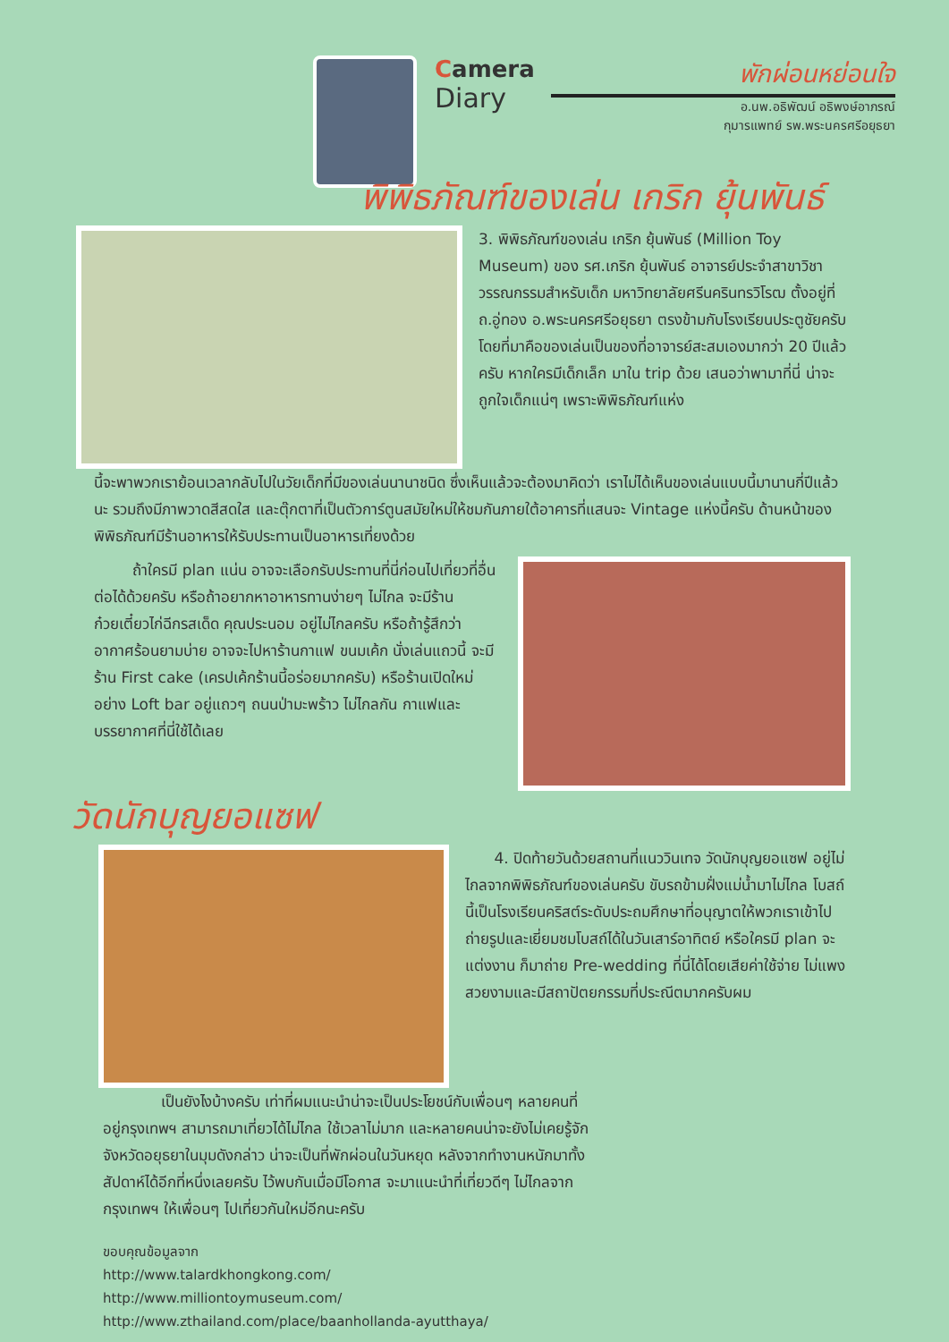Camera
Diary
พักผ่อนหย่อนใจ
อ.นพ.อธิพัฒน์ อธิพงษ์อาภรณ์
กุมารแพทย์ รพ.พระนครศรีอยุธยา
พิพิธภัณฑ์ของเล่น เกริก ยุ้นพันธ์
3. พิพิธภัณฑ์ของเล่น เกริก ยุ้นพันธ์ (Million Toy Museum) ของ รศ.เกริก ยุ้นพันธ์ อาจารย์ประจำสาขาวิชาวรรณกรรมสำหรับเด็ก มหาวิทยาลัยศรีนครินทรวิโรฒ ตั้งอยู่ที่ ถ.อู่ทอง อ.พระนครศรีอยุธยา ตรงข้ามกับโรงเรียนประตูชัยครับ โดยที่มาคือของเล่นเป็นของที่อาจารย์สะสมเองมากว่า 20 ปีแล้วครับ หากใครมีเด็กเล็ก มาใน trip ด้วย เสนอว่าพามาที่นี่ น่าจะถูกใจเด็กแน่ๆ เพราะพิพิธภัณฑ์แห่ง
นี้จะพาพวกเราย้อนเวลากลับไปในวัยเด็กที่มีของเล่นนานาชนิด ซึ่งเห็นแล้วจะต้องมาคิดว่า เราไม่ได้เห็นของเล่นแบบนี้มานานกี่ปีแล้วนะ รวมถึงมีภาพวาดสีสดใส และตุ๊กตาที่เป็นตัวการ์ตูนสมัยใหม่ให้ชมกันภายใต้อาคารที่แสนจะ Vintage แห่งนี้ครับ ด้านหน้าของพิพิธภัณฑ์มีร้านอาหารให้รับประทานเป็นอาหารเที่ยงด้วย
ถ้าใครมี plan แน่น อาจจะเลือกรับประทานที่นี่ก่อนไปเที่ยวที่อื่นต่อได้ด้วยครับ หรือถ้าอยากหาอาหารทานง่ายๆ ไม่ไกล จะมีร้านก๋วยเตี๋ยวไก่ฉีกรสเด็ด คุณประนอม อยู่ไม่ไกลครับ หรือถ้ารู้สึกว่าอากาศร้อนยามบ่าย อาจจะไปหาร้านกาแฟ ขนมเค้ก นั่งเล่นแถวนี้ จะมีร้าน First cake (เครปเค้กร้านนี้อร่อยมากครับ) หรือร้านเปิดใหม่อย่าง Loft bar อยู่แถวๆ ถนนป่ามะพร้าว ไม่ไกลกัน กาแฟและบรรยากาศที่นี่ใช้ได้เลย
วัดนักบุญยอแซฟ
4. ปิดท้ายวันด้วยสถานที่แนววินเทจ วัดนักบุญยอแซฟ อยู่ไม่ไกลจากพิพิธภัณฑ์ของเล่นครับ ขับรถข้ามฝั่งแม่น้ำมาไม่ไกล โบสถ์นี้เป็นโรงเรียนคริสต์ระดับประถมศึกษาที่อนุญาตให้พวกเราเข้าไปถ่ายรูปและเยี่ยมชมโบสถ์ได้ในวันเสาร์อาทิตย์ หรือใครมี plan จะแต่งงาน ก็มาถ่าย Pre-wedding ที่นี่ได้โดยเสียค่าใช้จ่าย ไม่แพง สวยงามและมีสถาปัตยกรรมที่ประณีตมากครับผม
เป็นยังไงบ้างครับ เท่าที่ผมแนะนำน่าจะเป็นประโยชน์กับเพื่อนๆ หลายคนที่อยู่กรุงเทพฯ สามารถมาเที่ยวได้ไม่ไกล ใช้เวลาไม่มาก และหลายคนน่าจะยังไม่เคยรู้จักจังหวัดอยุธยาในมุมดังกล่าว น่าจะเป็นที่พักผ่อนในวันหยุด หลังจากทำงานหนักมาทั้งสัปดาห์ได้อีกที่หนึ่งเลยครับ ไว้พบกันเมื่อมีโอกาส จะมาแนะนำที่เที่ยวดีๆ ไม่ไกลจากกรุงเทพฯ ให้เพื่อนๆ ไปเที่ยวกันใหม่อีกนะครับ
ขอบคุณข้อมูลจาก
http://www.talardkhongkong.com/
http://www.milliontoymuseum.com/
http://www.zthailand.com/place/baanhollanda-ayutthaya/